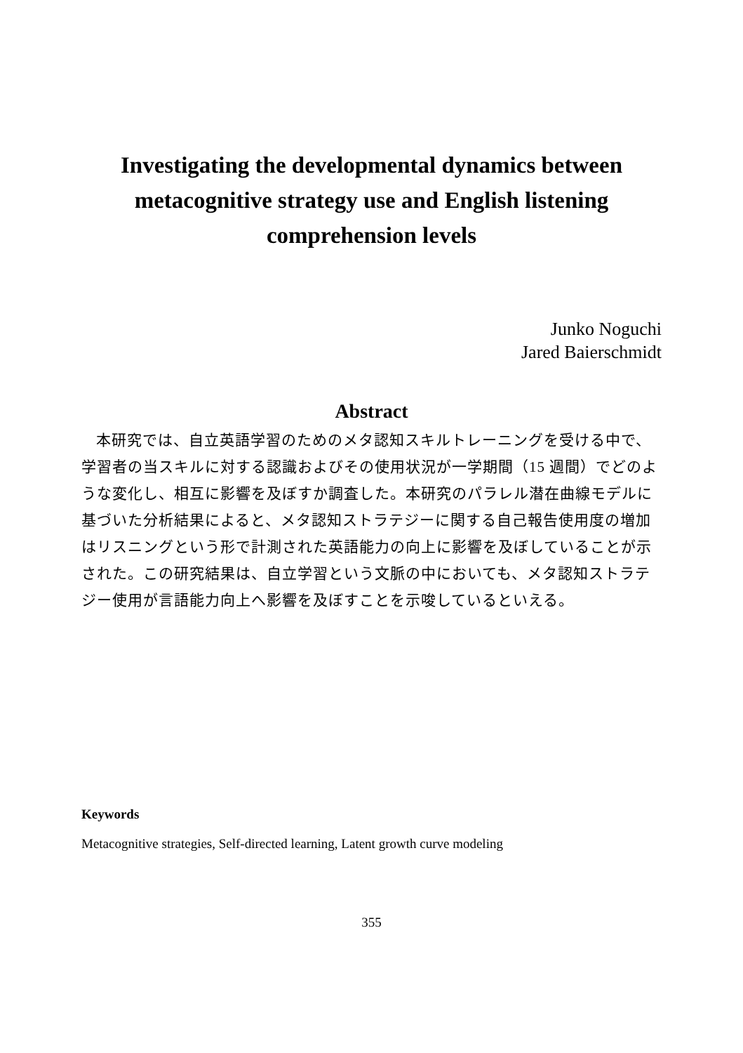Investigating the developmental dynamics between metacognitive strategy use and English listening comprehension levels
Junko Noguchi
Jared Baierschmidt
Abstract
本研究では、自立英語学習のためのメタ認知スキルトレーニングを受ける中で、学習者の当スキルに対する認識およびその使用状況が一学期間（15 週間）でどのような変化し、相互に影響を及ぼすか調査した。本研究のパラレル潜在曲線モデルに基づいた分析結果によると、メタ認知ストラテジーに関する自己報告使用度の増加はリスニングという形で計測された英語能力の向上に影響を及ぼしていることが示された。この研究結果は、自立学習という文脈の中においても、メタ認知ストラテジー使用が言語能力向上へ影響を及ぼすことを示唆しているといえる。
Keywords
Metacognitive strategies, Self-directed learning, Latent growth curve modeling
355